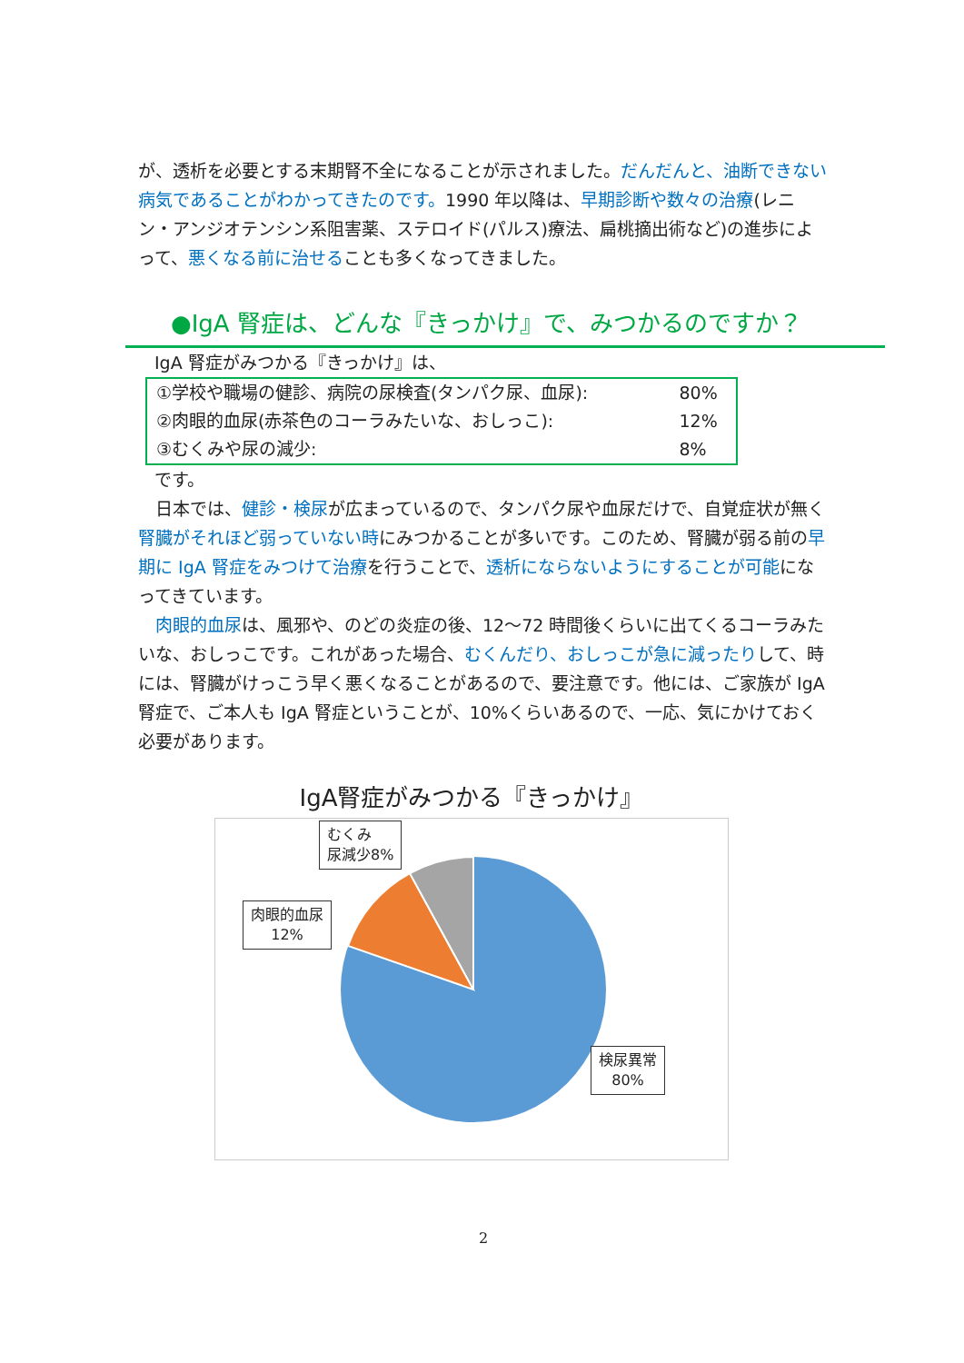が、透析を必要とする末期腎不全になることが示されました。だんだんと、油断できない病気であることがわかってきたのです。1990 年以降は、早期診断や数々の治療(レニン・アンジオテンシン系阻害薬、ステロイド(パルス)療法、扁桃摘出術など)の進歩によって、悪くなる前に治せることも多くなってきました。
●IgA 腎症は、どんな『きっかけ』で、みつかるのですか？
IgA 腎症がみつかる『きっかけ』は、
| ①学校や職場の健診、病院の尿検査(タンパク尿、血尿): | 80% |
| ②肉眼的血尿(赤茶色のコーラみたいな、おしっこ): | 12% |
| ③むくみや尿の減少: | 8% |
です。
　日本では、健診・検尿が広まっているので、タンパク尿や血尿だけで、自覚症状が無く腎臓がそれほど弱っていない時にみつかることが多いです。このため、腎臓が弱る前の早期に IgA 腎症をみつけて治療を行うことで、透析にならないようにすることが可能になってきています。
　肉眼的血尿は、風邪や、のどの炎症の後、12～72 時間後くらいに出てくるコーラみたいな、おしっこです。これがあった場合、むくんだり、おしっこが急に減ったりして、時には、腎臓がけっこう早く悪くなることがあるので、要注意です。他には、ご家族が IgA 腎症で、ご本人も IgA 腎症ということが、10%くらいあるので、一応、気にかけておく必要があります。
IgA腎症がみつかる『きっかけ』
むくみ
尿減少8%
肉眼的血尿
12%
検尿異常
80%
2